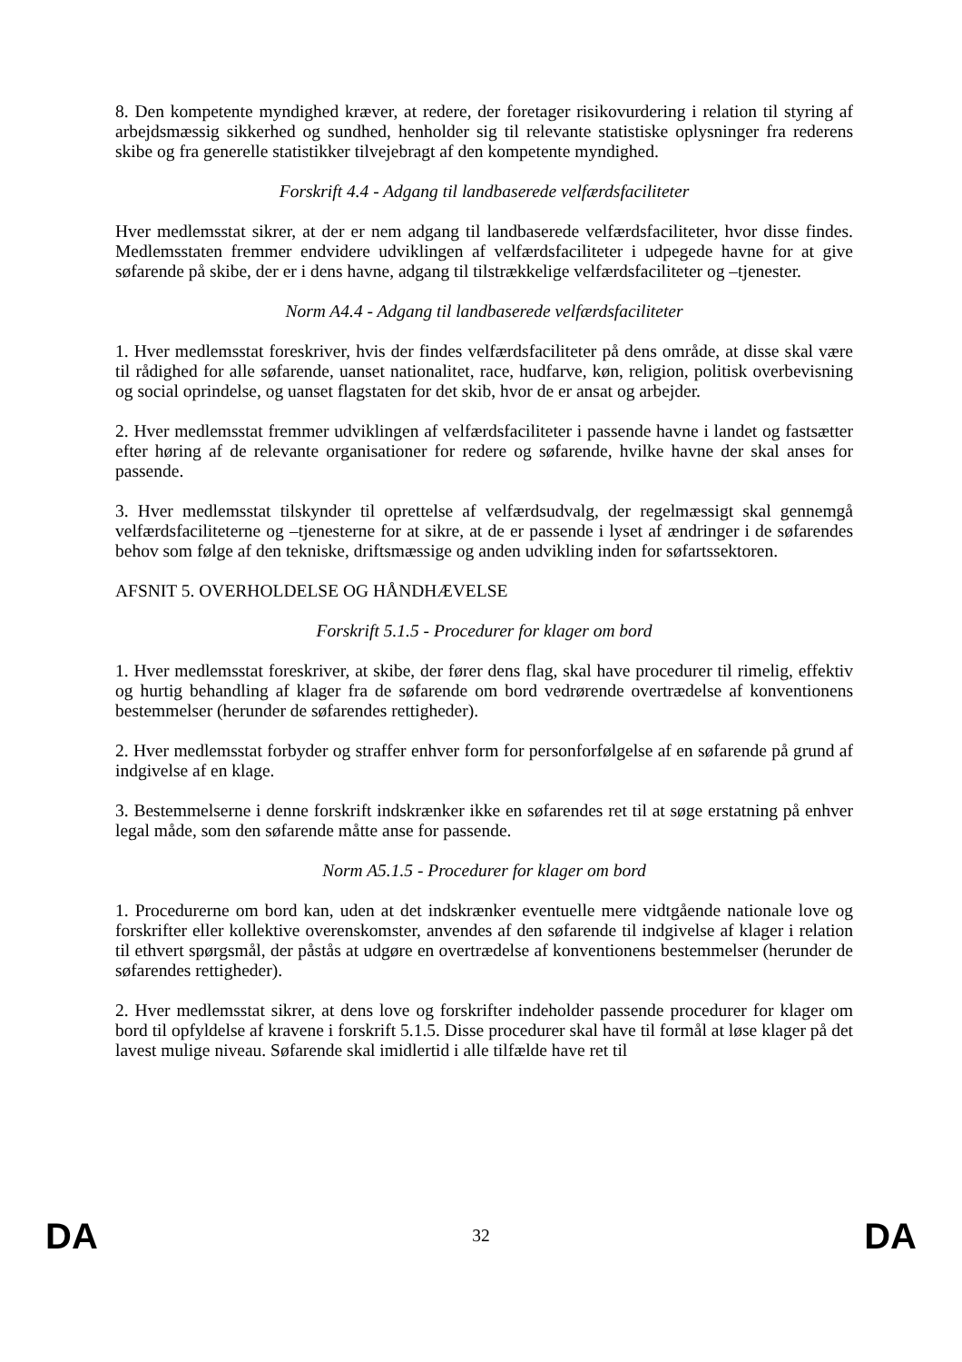8. Den kompetente myndighed kræver, at redere, der foretager risikovurdering i relation til styring af arbejdsmæssig sikkerhed og sundhed, henholder sig til relevante statistiske oplysninger fra rederens skibe og fra generelle statistikker tilvejebragt af den kompetente myndighed.
Forskrift 4.4 - Adgang til landbaserede velfærdsfaciliteter
Hver medlemsstat sikrer, at der er nem adgang til landbaserede velfærdsfaciliteter, hvor disse findes. Medlemsstaten fremmer endvidere udviklingen af velfærdsfaciliteter i udpegede havne for at give søfarende på skibe, der er i dens havne, adgang til tilstrækkelige velfærdsfaciliteter og –tjenester.
Norm A4.4 - Adgang til landbaserede velfærdsfaciliteter
1. Hver medlemsstat foreskriver, hvis der findes velfærdsfaciliteter på dens område, at disse skal være til rådighed for alle søfarende, uanset nationalitet, race, hudfarve, køn, religion, politisk overbevisning og social oprindelse, og uanset flagstaten for det skib, hvor de er ansat og arbejder.
2. Hver medlemsstat fremmer udviklingen af velfærdsfaciliteter i passende havne i landet og fastsætter efter høring af de relevante organisationer for redere og søfarende, hvilke havne der skal anses for passende.
3. Hver medlemsstat tilskynder til oprettelse af velfærdsudvalg, der regelmæssigt skal gennemgå velfærdsfaciliteterne og –tjenesterne for at sikre, at de er passende i lyset af ændringer i de søfarendes behov som følge af den tekniske, driftsmæssige og anden udvikling inden for søfartssektoren.
AFSNIT 5. OVERHOLDELSE OG HÅNDHÆVELSE
Forskrift 5.1.5 - Procedurer for klager om bord
1. Hver medlemsstat foreskriver, at skibe, der fører dens flag, skal have procedurer til rimelig, effektiv og hurtig behandling af klager fra de søfarende om bord vedrørende overtrædelse af konventionens bestemmelser (herunder de søfarendes rettigheder).
2. Hver medlemsstat forbyder og straffer enhver form for personforfølgelse af en søfarende på grund af indgivelse af en klage.
3. Bestemmelserne i denne forskrift indskrænker ikke en søfarendes ret til at søge erstatning på enhver legal måde, som den søfarende måtte anse for passende.
Norm A5.1.5 - Procedurer for klager om bord
1. Procedurerne om bord kan, uden at det indskrænker eventuelle mere vidtgående nationale love og forskrifter eller kollektive overenskomster, anvendes af den søfarende til indgivelse af klager i relation til ethvert spørgsmål, der påstås at udgøre en overtrædelse af konventionens bestemmelser (herunder de søfarendes rettigheder).
2. Hver medlemsstat sikrer, at dens love og forskrifter indeholder passende procedurer for klager om bord til opfyldelse af kravene i forskrift 5.1.5. Disse procedurer skal have til formål at løse klager på det lavest mulige niveau. Søfarende skal imidlertid i alle tilfælde have ret til
DA 32 DA